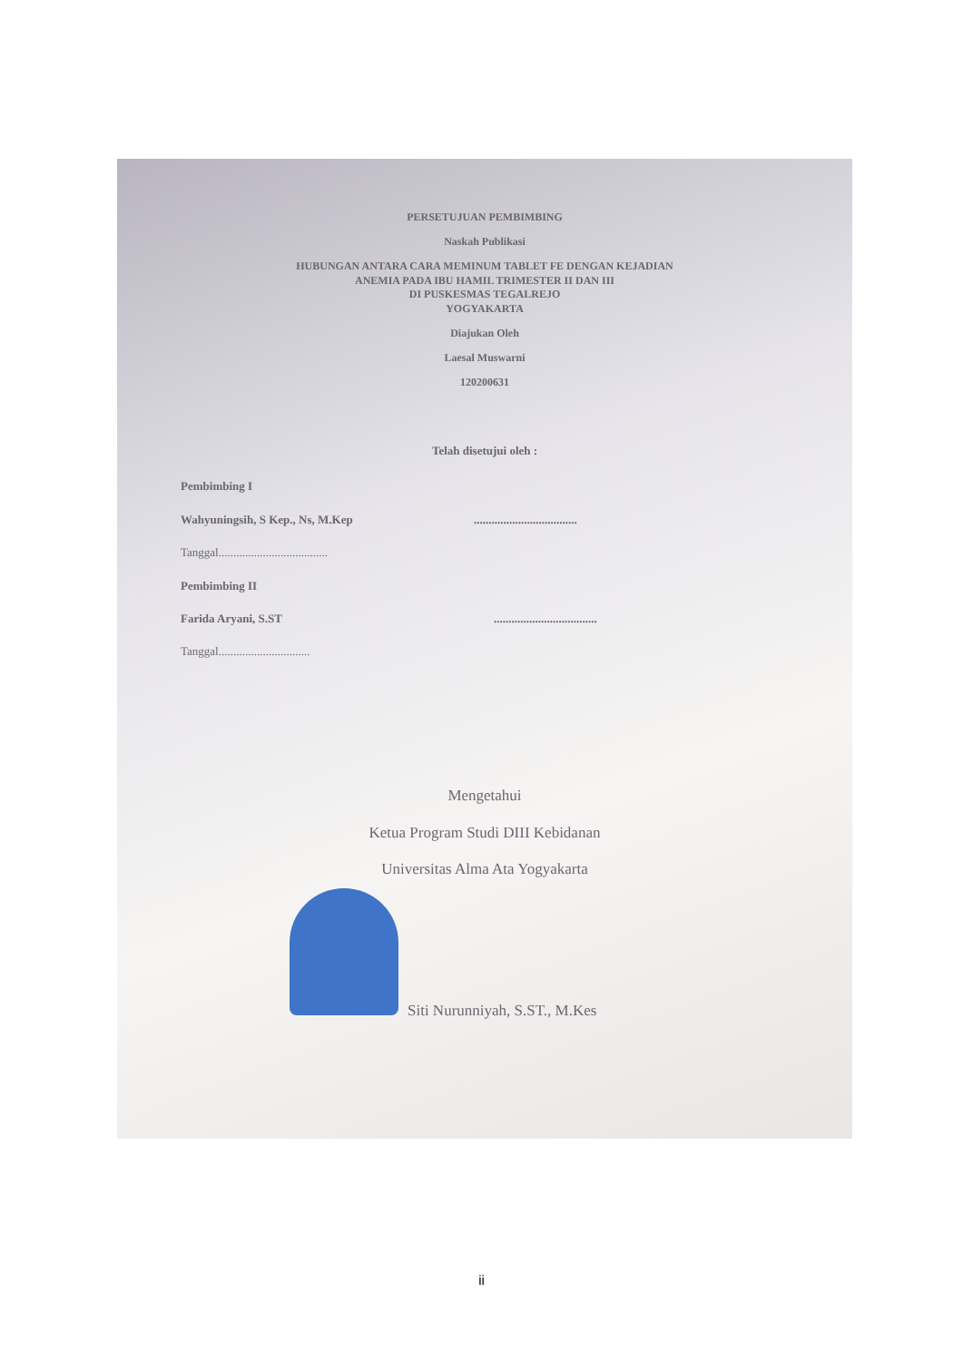PERSETUJUAN PEMBIMBING
Naskah Publikasi
HUBUNGAN ANTARA CARA MEMINUM TABLET FE DENGAN KEJADIAN
ANEMIA PADA IBU HAMIL TRIMESTER II DAN III
DI PUSKESMAS TEGALREJO
YOGYAKARTA
Diajukan Oleh
Laesal Muswarni
120200631
Telah disetujui oleh :
Pembimbing I
Wahyuningsih, S Kep., Ns, M.Kep ...................................
Tanggal.....................................
Pembimbing II
Farida Aryani, S.ST ...................................
Tanggal...............................
Mengetahui
Ketua Program Studi DIII Kebidanan
Universitas Alma Ata Yogyakarta
Siti Nurunniyah, S.ST., M.Kes
ii